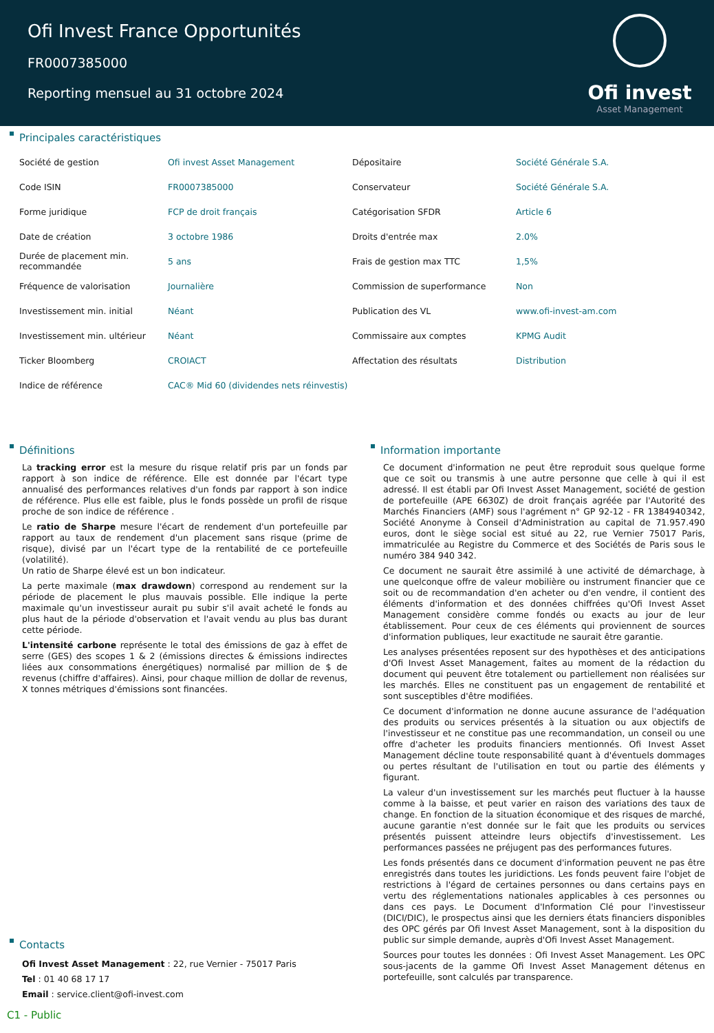Ofi Invest France Opportunités
FR0007385000
Reporting mensuel au 31 octobre 2024
Ofi invest
Asset Management
Principales caractéristiques
| Société de gestion | Ofi invest Asset Management | Dépositaire | Société Générale S.A. |
| Code ISIN | FR0007385000 | Conservateur | Société Générale S.A. |
| Forme juridique | FCP de droit français | Catégorisation SFDR | Article 6 |
| Date de création | 3 octobre 1986 | Droits d'entrée max | 2.0% |
| Durée de placement min. recommandée | 5 ans | Frais de gestion max TTC | 1,5% |
| Fréquence de valorisation | Journalière | Commission de superformance | Non |
| Investissement min. initial | Néant | Publication des VL | www.ofi-invest-am.com |
| Investissement min. ultérieur | Néant | Commissaire aux comptes | KPMG Audit |
| Ticker Bloomberg | CROIACT | Affectation des résultats | Distribution |
| Indice de référence | CAC® Mid 60 (dividendes nets réinvestis) | | |
Définitions
La tracking error est la mesure du risque relatif pris par un fonds par rapport à son indice de référence. Elle est donnée par l'écart type annualisé des performances relatives d'un fonds par rapport à son indice de référence. Plus elle est faible, plus le fonds possède un profil de risque proche de son indice de référence .
Le ratio de Sharpe mesure l'écart de rendement d'un portefeuille par rapport au taux de rendement d'un placement sans risque (prime de risque), divisé par un l'écart type de la rentabilité de ce portefeuille (volatilité).
Un ratio de Sharpe élevé est un bon indicateur.
La perte maximale (max drawdown) correspond au rendement sur la période de placement le plus mauvais possible. Elle indique la perte maximale qu'un investisseur aurait pu subir s'il avait acheté le fonds au plus haut de la période d'observation et l'avait vendu au plus bas durant cette période.
L'intensité carbone représente le total des émissions de gaz à effet de serre (GES) des scopes 1 & 2 (émissions directes & émissions indirectes liées aux consommations énergétiques) normalisé par million de $ de revenus (chiffre d'affaires). Ainsi, pour chaque million de dollar de revenus, X tonnes métriques d'émissions sont financées.
Contacts
Ofi Invest Asset Management : 22, rue Vernier - 75017 Paris
Tel : 01 40 68 17 17
Email : service.client@ofi-invest.com
Information importante
Ce document d'information ne peut être reproduit sous quelque forme que ce soit ou transmis à une autre personne que celle à qui il est adressé. Il est établi par Ofi Invest Asset Management, société de gestion de portefeuille (APE 6630Z) de droit français agréée par l'Autorité des Marchés Financiers (AMF) sous l'agrément n° GP 92-12 - FR 1384940342, Société Anonyme à Conseil d'Administration au capital de 71.957.490 euros, dont le siège social est situé au 22, rue Vernier 75017 Paris, immatriculée au Registre du Commerce et des Sociétés de Paris sous le numéro 384 940 342.
Ce document ne saurait être assimilé à une activité de démarchage, à une quelconque offre de valeur mobilière ou instrument financier que ce soit ou de recommandation d'en acheter ou d'en vendre, il contient des éléments d'information et des données chiffrées qu'Ofi Invest Asset Management considère comme fondés ou exacts au jour de leur établissement. Pour ceux de ces éléments qui proviennent de sources d'information publiques, leur exactitude ne saurait être garantie.
Les analyses présentées reposent sur des hypothèses et des anticipations d'Ofi Invest Asset Management, faites au moment de la rédaction du document qui peuvent être totalement ou partiellement non réalisées sur les marchés. Elles ne constituent pas un engagement de rentabilité et sont susceptibles d'être modifiées.
Ce document d'information ne donne aucune assurance de l'adéquation des produits ou services présentés à la situation ou aux objectifs de l'investisseur et ne constitue pas une recommandation, un conseil ou une offre d'acheter les produits financiers mentionnés. Ofi Invest Asset Management décline toute responsabilité quant à d'éventuels dommages ou pertes résultant de l'utilisation en tout ou partie des éléments y figurant.
La valeur d'un investissement sur les marchés peut fluctuer à la hausse comme à la baisse, et peut varier en raison des variations des taux de change. En fonction de la situation économique et des risques de marché, aucune garantie n'est donnée sur le fait que les produits ou services présentés puissent atteindre leurs objectifs d'investissement. Les performances passées ne préjugent pas des performances futures.
Les fonds présentés dans ce document d'information peuvent ne pas être enregistrés dans toutes les juridictions. Les fonds peuvent faire l'objet de restrictions à l'égard de certaines personnes ou dans certains pays en vertu des réglementations nationales applicables à ces personnes ou dans ces pays. Le Document d'Information Clé pour l'investisseur (DICI/DIC), le prospectus ainsi que les derniers états financiers disponibles des OPC gérés par Ofi Invest Asset Management, sont à la disposition du public sur simple demande, auprès d'Ofi Invest Asset Management.
Sources pour toutes les données : Ofi Invest Asset Management. Les OPC sous-jacents de la gamme Ofi Invest Asset Management détenus en portefeuille, sont calculés par transparence.
C1 - Public